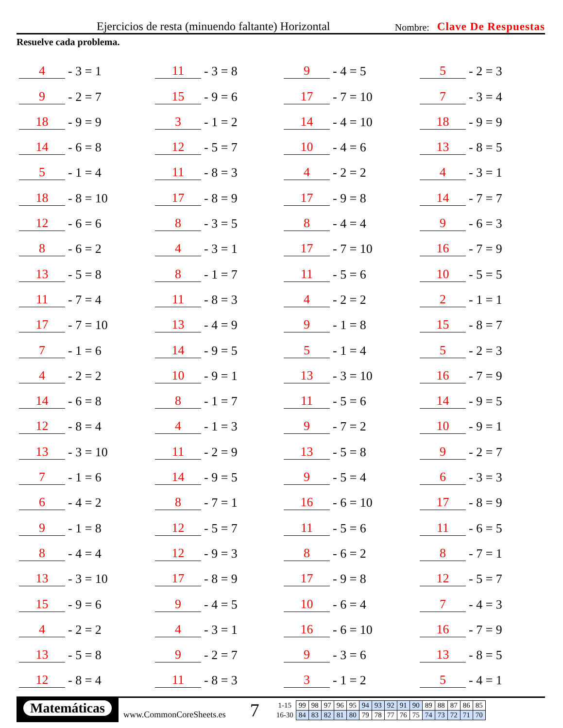Ejercicios de resta (minuendo faltante) Horizontal Nombre: Clave De Respuestas
Resuelve cada problema.
4 - 3 = 1
11 - 3 = 8
9 - 4 = 5
5 - 2 = 3
9 - 2 = 7
15 - 9 = 6
17 - 7 = 10
7 - 3 = 4
18 - 9 = 9
3 - 1 = 2
14 - 4 = 10
18 - 9 = 9
14 - 6 = 8
12 - 5 = 7
10 - 4 = 6
13 - 8 = 5
5 - 1 = 4
11 - 8 = 3
4 - 2 = 2
4 - 3 = 1
18 - 8 = 10
17 - 8 = 9
17 - 9 = 8
14 - 7 = 7
12 - 6 = 6
8 - 3 = 5
8 - 4 = 4
9 - 6 = 3
8 - 6 = 2
4 - 3 = 1
17 - 7 = 10
16 - 7 = 9
13 - 5 = 8
8 - 1 = 7
11 - 5 = 6
10 - 5 = 5
11 - 7 = 4
11 - 8 = 3
4 - 2 = 2
2 - 1 = 1
17 - 7 = 10
13 - 4 = 9
9 - 1 = 8
15 - 8 = 7
7 - 1 = 6
14 - 9 = 5
5 - 1 = 4
5 - 2 = 3
4 - 2 = 2
10 - 9 = 1
13 - 3 = 10
16 - 7 = 9
14 - 6 = 8
8 - 1 = 7
11 - 5 = 6
14 - 9 = 5
12 - 8 = 4
4 - 1 = 3
9 - 7 = 2
10 - 9 = 1
13 - 3 = 10
11 - 2 = 9
13 - 5 = 8
9 - 2 = 7
7 - 1 = 6
14 - 9 = 5
9 - 5 = 4
6 - 3 = 3
6 - 4 = 2
8 - 7 = 1
16 - 6 = 10
17 - 8 = 9
9 - 1 = 8
12 - 5 = 7
11 - 5 = 6
11 - 6 = 5
8 - 4 = 4
12 - 9 = 3
8 - 6 = 2
8 - 7 = 1
13 - 3 = 10
17 - 8 = 9
17 - 9 = 8
12 - 5 = 7
15 - 9 = 6
9 - 4 = 5
10 - 6 = 4
7 - 4 = 3
4 - 2 = 2
4 - 3 = 1
16 - 6 = 10
16 - 7 = 9
13 - 5 = 8
9 - 2 = 7
9 - 3 = 6
13 - 8 = 5
12 - 8 = 4
11 - 8 = 3
3 - 1 = 2
5 - 4 = 1
Matemáticas
www.CommonCoreSheets.es
7
| 1-15 | 99 | 98 | 97 | 96 | 95 | 94 | 93 | 92 | 91 | 90 | 89 | 88 | 87 | 86 | 85 |
| 16-30 | 84 | 83 | 82 | 81 | 80 | 79 | 78 | 77 | 76 | 75 | 74 | 73 | 72 | 71 | 70 |